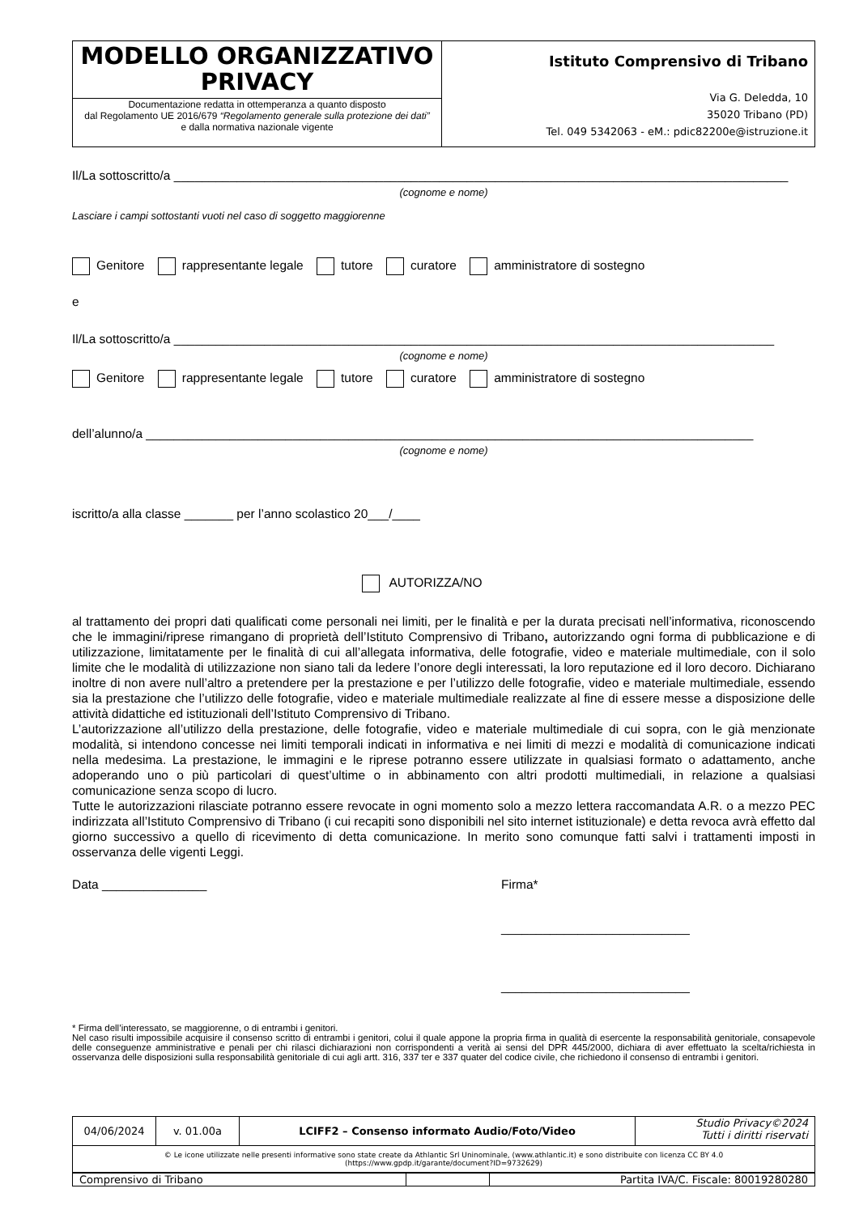| MODELLO ORGANIZZATIVO PRIVACY Documentazione redatta in ottemperanza a quanto disposto dal Regolamento UE 2016/679 “Regolamento generale sulla protezione dei dati” e dalla normativa nazionale vigente | Istituto Comprensivo di Tribano Via G. Deledda, 10 35020 Tribano (PD) Tel. 049 5342063 - eM.: pdic82200e@istruzione.it |
Il/La sottoscritto/a ________________________________________________________________________________________
(cognome e nome)
Lasciare i campi sottostanti vuoti nel caso di soggetto maggiorenne
Genitore rappresentante legale tutore curatore amministratore di sostegno
e
Il/La sottoscritto/a ______________________________________________________________________________________
(cognome e nome)
Genitore rappresentante legale tutore curatore amministratore di sostegno
dell’alunno/a _______________________________________________________________________________________
(cognome e nome)
iscritto/a alla classe _______ per l’anno scolastico 20___/____
AUTORIZZA/NO
al trattamento dei propri dati qualificati come personali nei limiti, per le finalità e per la durata precisati nell’informativa, riconoscendo che le immagini/riprese rimangano di proprietà dell’Istituto Comprensivo di Tribano, autorizzando ogni forma di pubblicazione e di utilizzazione, limitatamente per le finalità di cui all’allegata informativa, delle fotografie, video e materiale multimediale, con il solo limite che le modalità di utilizzazione non siano tali da ledere l’onore degli interessati, la loro reputazione ed il loro decoro. Dichiarano inoltre di non avere null’altro a pretendere per la prestazione e per l’utilizzo delle fotografie, video e materiale multimediale, essendo sia la prestazione che l’utilizzo delle fotografie, video e materiale multimediale realizzate al fine di essere messe a disposizione delle attività didattiche ed istituzionali dell’Istituto Comprensivo di Tribano.
L’autorizzazione all’utilizzo della prestazione, delle fotografie, video e materiale multimediale di cui sopra, con le già menzionate modalità, si intendono concesse nei limiti temporali indicati in informativa e nei limiti di mezzi e modalità di comunicazione indicati nella medesima. La prestazione, le immagini e le riprese potranno essere utilizzate in qualsiasi formato o adattamento, anche adoperando uno o più particolari di quest’ultime o in abbinamento con altri prodotti multimediali, in relazione a qualsiasi comunicazione senza scopo di lucro.
Tutte le autorizzazioni rilasciate potranno essere revocate in ogni momento solo a mezzo lettera raccomandata A.R. o a mezzo PEC indirizzata all’Istituto Comprensivo di Tribano (i cui recapiti sono disponibili nel sito internet istituzionale) e detta revoca avrà effetto dal giorno successivo a quello di ricevimento di detta comunicazione. In merito sono comunque fatti salvi i trattamenti imposti in osservanza delle vigenti Leggi.
Data _______________ Firma*
___________________________
___________________________
* Firma dell’interessato, se maggiorenne, o di entrambi i genitori.
Nel caso risulti impossibile acquisire il consenso scritto di entrambi i genitori, colui il quale appone la propria firma in qualità di esercente la responsabilità genitoriale, consapevole delle conseguenze amministrative e penali per chi rilasci dichiarazioni non corrispondenti a verità ai sensi del DPR 445/2000, dichiara di aver effettuato la scelta/richiesta in osservanza delle disposizioni sulla responsabilità genitoriale di cui agli artt. 316, 337 ter e 337 quater del codice civile, che richiedono il consenso di entrambi i genitori.
| 04/06/2024 | v. 01.00a | LCIFF2 – Consenso informato Audio/Foto/Video | Studio Privacy©2024 Tutti i diritti riservati |
| © Le icone utilizzate nelle presenti informative sono state create da Athlantic Srl Uninominale, (www.athlantic.it) e sono distribuite con licenza CC BY 4.0 (https://www.gpdp.it/garante/document?ID=9732629) | | | |
| Comprensivo di Tribano | | Partita IVA/C. Fiscale: 80019280280 |